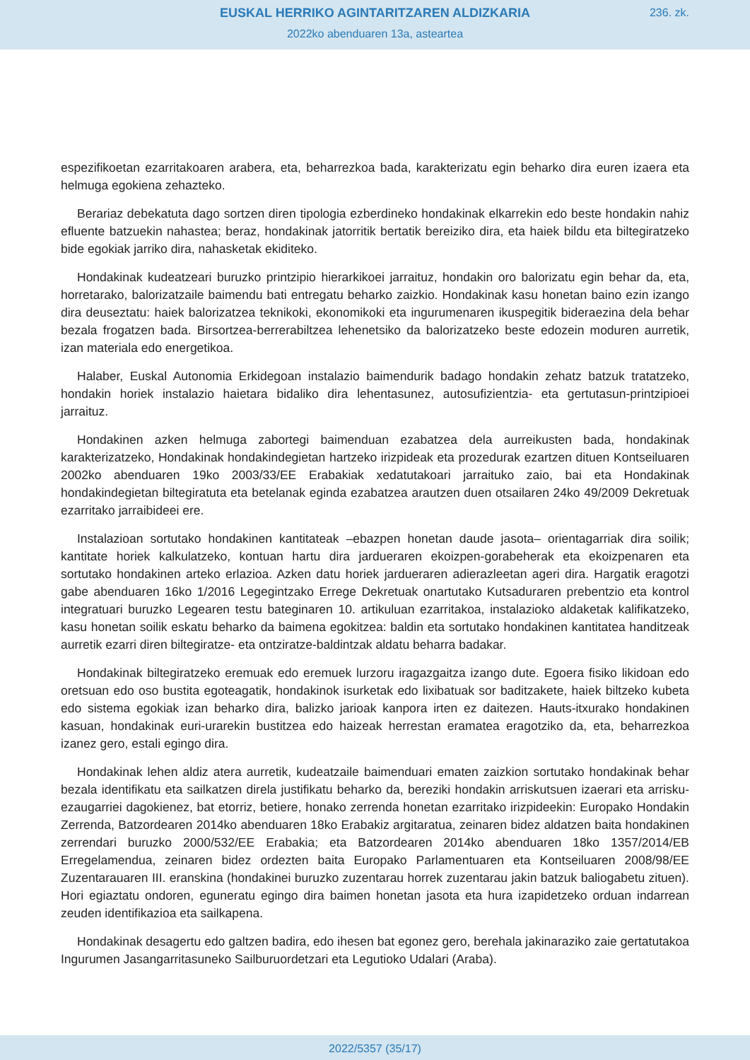EUSKAL HERRIKO AGINTARITZAREN ALDIZKARIA
236. zk.
2022ko abenduaren 13a, asteartea
espezifikoetan ezarritakoaren arabera, eta, beharrezkoa bada, karakterizatu egin beharko dira euren izaera eta helmuga egokiena zehazteko.
Berariaz debekatuta dago sortzen diren tipologia ezberdineko hondakinak elkarrekin edo beste hondakin nahiz efluente batzuekin nahastea; beraz, hondakinak jatorritik bertatik bereiziko dira, eta haiek bildu eta biltegiratzeko bide egokiak jarriko dira, nahasketak ekiditeko.
Hondakinak kudeatzeari buruzko printzipio hierarkikoei jarraituz, hondakin oro balorizatu egin behar da, eta, horretarako, balorizatzaile baimendu bati entregatu beharko zaizkio. Hondakinak kasu honetan baino ezin izango dira deuseztatu: haiek balorizatzea teknikoki, ekonomikoki eta ingurumenaren ikuspegitik bideraezina dela behar bezala frogatzen bada. Birsortzea-berrerabiltzea lehenetsiko da balorizatzeko beste edozein moduren aurretik, izan materiala edo energetikoa.
Halaber, Euskal Autonomia Erkidegoan instalazio baimendurik badago hondakin zehatz batzuk tratatzeko, hondakin horiek instalazio haietara bidaliko dira lehentasunez, autosufizientzia- eta gertutasun-printzipioei jarraituz.
Hondakinen azken helmuga zabortegi baimenduan ezabatzea dela aurreikusten bada, hondakinak karakterizatzeko, Hondakinak hondakindegietan hartzeko irizpideak eta prozedurak ezartzen dituen Kontseiluaren 2002ko abenduaren 19ko 2003/33/EE Erabakiak xedatutakoari jarraituko zaio, bai eta Hondakinak hondakindegietan biltegiratuta eta betelanak eginda ezabatzea arautzen duen otsailaren 24ko 49/2009 Dekretuak ezarritako jarraibideei ere.
Instalazioan sortutako hondakinen kantitateak –ebazpen honetan daude jasota– orientagarriak dira soilik; kantitate horiek kalkulatzeko, kontuan hartu dira jardueraren ekoizpen-gorabeherak eta ekoizpenaren eta sortutako hondakinen arteko erlazioa. Azken datu horiek jardueraren adierazleetan ageri dira. Hargatik eragotzi gabe abenduaren 16ko 1/2016 Legegintzako Errege Dekretuak onartutako Kutsaduraren prebentzio eta kontrol integratuari buruzko Legearen testu bateginaren 10. artikuluan ezarritakoa, instalazioko aldaketak kalifikatzeko, kasu honetan soilik eskatu beharko da baimena egokitzea: baldin eta sortutako hondakinen kantitatea handitzeak aurretik ezarri diren biltegiratze- eta ontziratze-baldintzak aldatu beharra badakar.
Hondakinak biltegiratzeko eremuak edo eremuek lurzoru iragazgaitza izango dute. Egoera fisiko likidoan edo oretsuan edo oso bustita egoteagatik, hondakinok isurketak edo lixibatuak sor baditzakete, haiek biltzeko kubeta edo sistema egokiak izan beharko dira, balizko jarioak kanpora irten ez daitezen. Hauts-itxurako hondakinen kasuan, hondakinak euri-urarekin bustitzea edo haizeak herrestan eramatea eragotziko da, eta, beharrezkoa izanez gero, estali egingo dira.
Hondakinak lehen aldiz atera aurretik, kudeatzaile baimenduari ematen zaizkion sortutako hondakinak behar bezala identifikatu eta sailkatzen direla justifikatu beharko da, bereziki hondakin arriskutsuen izaerari eta arrisku-ezaugarriei dagokienez, bat etorriz, betiere, honako zerrenda honetan ezarritako irizpideekin: Europako Hondakin Zerrenda, Batzordearen 2014ko abenduaren 18ko Erabakiz argitaratua, zeinaren bidez aldatzen baita hondakinen zerrendari buruzko 2000/532/EE Erabakia; eta Batzordearen 2014ko abenduaren 18ko 1357/2014/EB Erregelamendua, zeinaren bidez ordezten baita Europako Parlamentuaren eta Kontseiluaren 2008/98/EE Zuzentarauaren III. eranskina (hondakinei buruzko zuzentarau horrek zuzentarau jakin batzuk baliogabetu zituen). Hori egiaztatu ondoren, eguneratu egingo dira baimen honetan jasota eta hura izapidetzeko orduan indarrean zeuden identifikazioa eta sailkapena.
Hondakinak desagertu edo galtzen badira, edo ihesen bat egonez gero, berehala jakinaraziko zaie gertatutakoa Ingurumen Jasangarritasuneko Sailburuordetzari eta Legutioko Udalari (Araba).
2022/5357 (35/17)